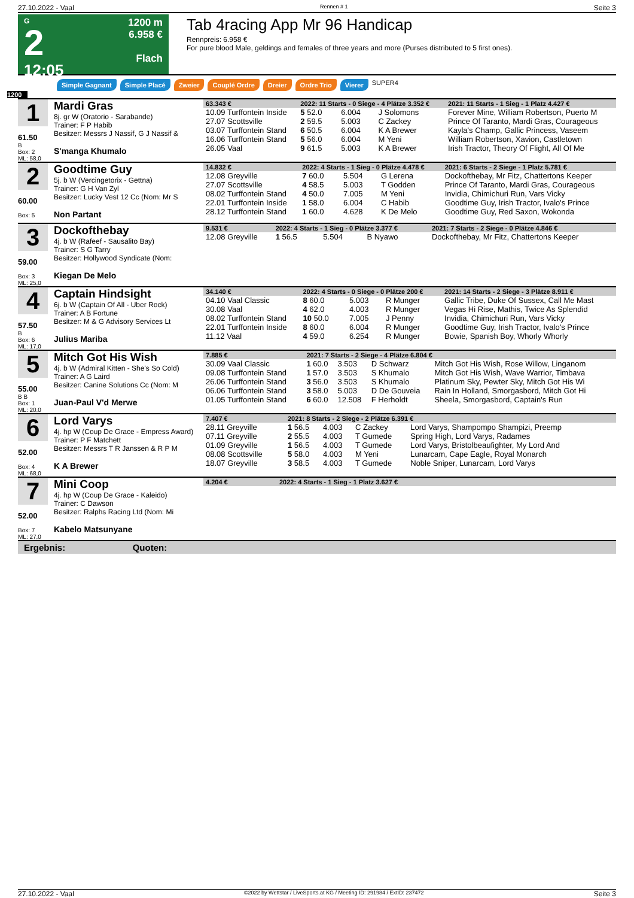27.10.2022 - Vaal Rennen # 1 Seite 3
G
2
12:05
1200 m
6.958 €
Flach
Tab 4racing App Mr 96 Handicap
Rennpreis: 6.958 €
For pure blood Male, geldings and females of three years and more (Purses distributed to 5 first ones).
Simple Gagnant Simple Placé Zweier Couplé Ordre Dreier Ordre Trio Vierer SUPER4
1200
1
61.50
B
Box: 2
ML: 58,0
Mardi Gras
8j. gr W (Oratorio - Sarabande)
Trainer: F P Habib
Besitzer: Messrs J Nassif, G J Nassif &
S'manga Khumalo
| 63.343 € | 2022: 11 Starts - 0 Siege - 4 Plätze 3.352 € | | | 2021: 11 Starts - 1 Sieg - 1 Platz 4.427 € |
| --- | --- | --- | --- | --- |
| 10.09 Turffontein Inside | 5 52.0 | 6.004 | J Solomons | Forever Mine, William Robertson, Puerto M |
| 27.07 Scottsville | 2 59.5 | 5.003 | C Zackey | Prince Of Taranto, Mardi Gras, Courageous |
| 03.07 Turffontein Stand | 6 50.5 | 6.004 | K A Brewer | Kayla's Champ, Gallic Princess, Vaseem |
| 16.06 Turffontein Stand | 5 56.0 | 6.004 | M Yeni | William Robertson, Xavion, Castletown |
| 26.05 Vaal | 9 61.5 | 5.003 | K A Brewer | Irish Tractor, Theory Of Flight, All Of Me |
2
60.00
Box: 5
Goodtime Guy
5j. b W (Vercingetorix - Gettna)
Trainer: G H Van Zyl
Besitzer: Lucky Vest 12 Cc (Nom: Mr S
Non Partant
| 14.832 € | 2022: 4 Starts - 1 Sieg - 0 Plätze 4.478 € | | | 2021: 6 Starts - 2 Siege - 1 Platz 5.781 € |
| --- | --- | --- | --- | --- |
| 12.08 Greyville | 7 60.0 | 5.504 | G Lerena | Dockofthebay, Mr Fitz, Chattertons Keeper |
| 27.07 Scottsville | 4 58.5 | 5.003 | T Godden | Prince Of Taranto, Mardi Gras, Courageous |
| 08.02 Turffontein Stand | 4 50.0 | 7.005 | M Yeni | Invidia, Chimichuri Run, Vars Vicky |
| 22.01 Turffontein Inside | 1 58.0 | 6.004 | C Habib | Goodtime Guy, Irish Tractor, Ivalo's Prince |
| 28.12 Turffontein Stand | 1 60.0 | 4.628 | K De Melo | Goodtime Guy, Red Saxon, Wokonda |
3
59.00
Box: 3
ML: 25,0
Dockofthebay
4j. b W (Rafeef - Sausalito Bay)
Trainer: S G Tarry
Besitzer: Hollywood Syndicate (Nom:
Kiegan De Melo
| 9.531 € | 2022: 4 Starts - 1 Sieg - 0 Plätze 3.377 € | | | 2021: 7 Starts - 2 Siege - 0 Plätze 4.846 € |
| --- | --- | --- | --- | --- |
| 12.08 Greyville | 1 56.5 | 5.504 | B Nyawo | Dockofthebay, Mr Fitz, Chattertons Keeper |
4
57.50
B
Box: 6
ML: 17,0
Captain Hindsight
6j. b W (Captain Of All - Uber Rock)
Trainer: A B Fortune
Besitzer: M & G Advisory Services Lt
Julius Mariba
| 34.140 € | 2022: 4 Starts - 0 Siege - 0 Plätze 200 € | | | 2021: 14 Starts - 2 Siege - 3 Plätze 8.911 € |
| --- | --- | --- | --- | --- |
| 04.10 Vaal Classic | 8 60.0 | 5.003 | R Munger | Gallic Tribe, Duke Of Sussex, Call Me Mast |
| 30.08 Vaal | 4 62.0 | 4.003 | R Munger | Vegas Hi Rise, Mathis, Twice As Splendid |
| 08.02 Turffontein Stand | 10 50.0 | 7.005 | J Penny | Invidia, Chimichuri Run, Vars Vicky |
| 22.01 Turffontein Inside | 8 60.0 | 6.004 | R Munger | Goodtime Guy, Irish Tractor, Ivalo's Prince |
| 11.12 Vaal | 4 59.0 | 6.254 | R Munger | Bowie, Spanish Boy, Whorly Whorly |
5
55.00
B B
Box: 1
ML: 20,0
Mitch Got His Wish
4j. b W (Admiral Kitten - She's So Cold)
Trainer: A G Laird
Besitzer: Canine Solutions Cc (Nom: M
Juan-Paul V'd Merwe
| 7.885 € | 2021: 7 Starts - 2 Siege - 4 Plätze 6.804 € | | | |
| --- | --- | --- | --- | --- |
| 30.09 Vaal Classic | 1 60.0 | 3.503 | D Schwarz | Mitch Got His Wish, Rose Willow, Linganom |
| 09.08 Turffontein Stand | 1 57.0 | 3.503 | S Khumalo | Mitch Got His Wish, Wave Warrior, Timbava |
| 26.06 Turffontein Stand | 3 56.0 | 3.503 | S Khumalo | Platinum Sky, Pewter Sky, Mitch Got His Wi |
| 06.06 Turffontein Stand | 3 58.0 | 5.003 | D De Gouveia | Rain In Holland, Smorgasbord, Mitch Got Hi |
| 01.05 Turffontein Stand | 6 60.0 | 12.508 | F Herholdt | Sheela, Smorgasbord, Captain's Run |
6
52.00
Box: 4
ML: 68,0
Lord Varys
4j. hp W (Coup De Grace - Empress Award)
Trainer: P F Matchett
Besitzer: Messrs T R Janssen & R P M
K A Brewer
| 7.407 € | 2021: 8 Starts - 2 Siege - 2 Plätze 6.391 € | | | |
| --- | --- | --- | --- | --- |
| 28.11 Greyville | 1 56.5 | 4.003 | C Zackey | Lord Varys, Shampompo Shampizi, Preemp |
| 07.11 Greyville | 2 55.5 | 4.003 | T Gumede | Spring High, Lord Varys, Radames |
| 01.09 Greyville | 1 56.5 | 4.003 | T Gumede | Lord Varys, Bristolbeaufighter, My Lord And |
| 08.08 Scottsville | 5 58.0 | 4.003 | M Yeni | Lunarcam, Cape Eagle, Royal Monarch |
| 18.07 Greyville | 3 58.5 | 4.003 | T Gumede | Noble Sniper, Lunarcam, Lord Varys |
7
52.00
Box: 7
ML: 27,0
Mini Coop
4j. hp W (Coup De Grace - Kaleido)
Trainer: C Dawson
Besitzer: Ralphs Racing Ltd (Nom: Mi
Kabelo Matsunyane
| 4.204 € | 2022: 4 Starts - 1 Sieg - 1 Platz 3.627 € |
| --- | --- |
Ergebnis: Quoten:
27.10.2022 - Vaal ©2022 by Wettstar / LiveSports.at KG / Meeting ID: 291984 / ExtID: 237472 Seite 3